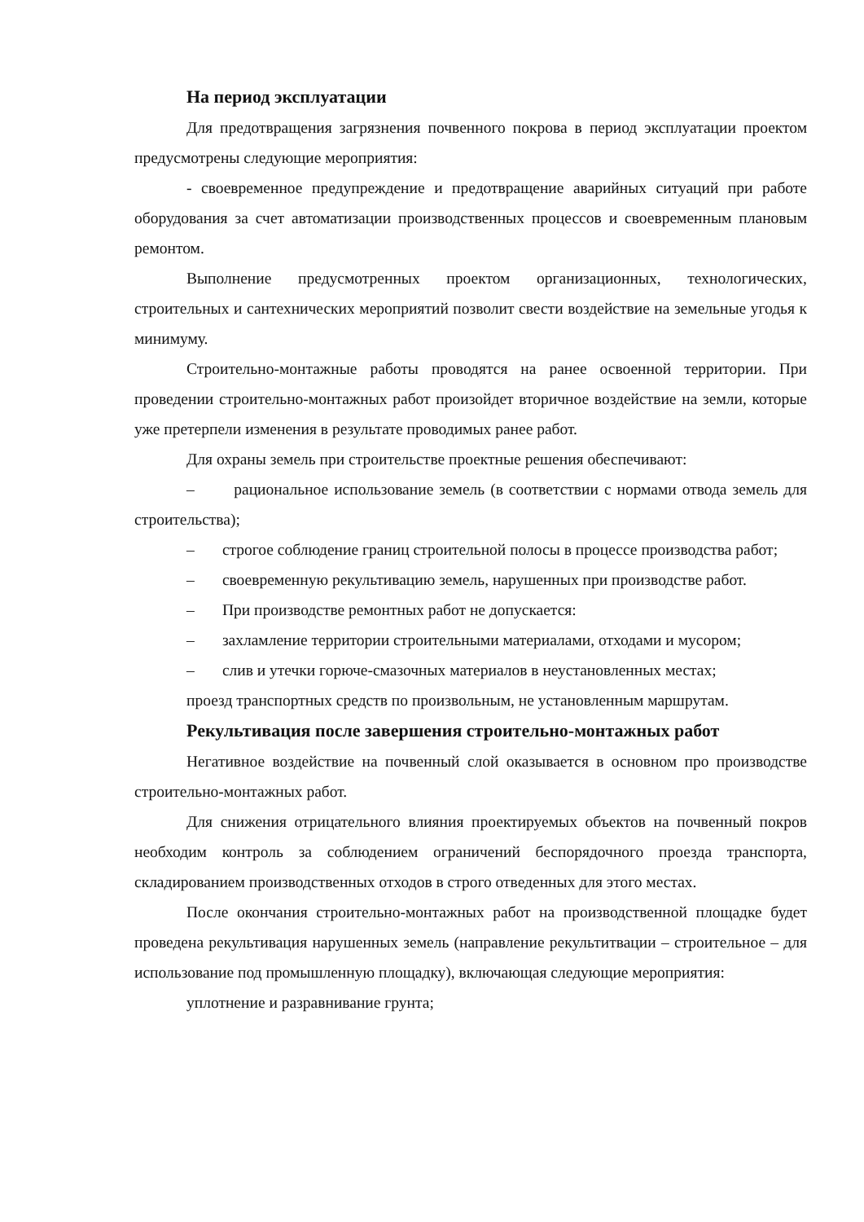На период эксплуатации
Для предотвращения загрязнения почвенного покрова в период эксплуатации проектом предусмотрены следующие мероприятия:
- своевременное предупреждение и предотвращение аварийных ситуаций при работе оборудования за счет автоматизации производственных процессов и своевременным плановым ремонтом.
Выполнение предусмотренных проектом организационных, технологических, строительных и сантехнических мероприятий позволит свести воздействие на земельные угодья к минимуму.
Строительно-монтажные работы проводятся на ранее освоенной территории. При проведении строительно-монтажных работ произойдет вторичное воздействие на земли, которые уже претерпели изменения в результате проводимых ранее работ.
Для охраны земель при строительстве проектные решения обеспечивают:
– рациональное использование земель (в соответствии с нормами отвода земель для строительства);
– строгое соблюдение границ строительной полосы в процессе производства работ;
– своевременную рекультивацию земель, нарушенных при производстве работ.
– При производстве ремонтных работ не допускается:
– захламление территории строительными материалами, отходами и мусором;
– слив и утечки горюче-смазочных материалов в неустановленных местах;
проезд транспортных средств по произвольным, не установленным маршрутам.
Рекультивация после завершения строительно-монтажных работ
Негативное воздействие на почвенный слой оказывается в основном про производстве строительно-монтажных работ.
Для снижения отрицательного влияния проектируемых объектов на почвенный покров необходим контроль за соблюдением ограничений беспорядочного проезда транспорта, складированием производственных отходов в строго отведенных для этого местах.
После окончания строительно-монтажных работ на производственной площадке будет проведена рекультивация нарушенных земель (направление рекультитвации – строительное – для использование под промышленную площадку), включающая следующие мероприятия:
уплотнение и разравнивание грунта;